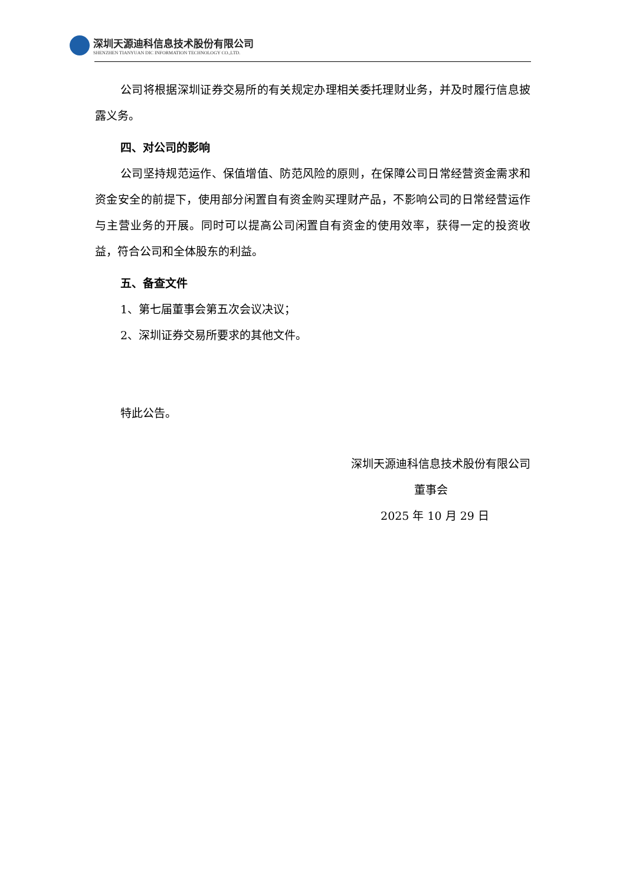深圳天源迪科信息技术股份有限公司
SHENZHEN TIANYUAN DIC INFORMATION TECHNOLOGY CO.,LTD.
公司将根据深圳证券交易所的有关规定办理相关委托理财业务，并及时履行信息披露义务。
四、对公司的影响
公司坚持规范运作、保值增值、防范风险的原则，在保障公司日常经营资金需求和资金安全的前提下，使用部分闲置自有资金购买理财产品，不影响公司的日常经营运作与主营业务的开展。同时可以提高公司闲置自有资金的使用效率，获得一定的投资收益，符合公司和全体股东的利益。
五、备查文件
1、第七届董事会第五次会议决议；
2、深圳证券交易所要求的其他文件。
特此公告。
深圳天源迪科信息技术股份有限公司
董事会
2025 年 10 月 29 日